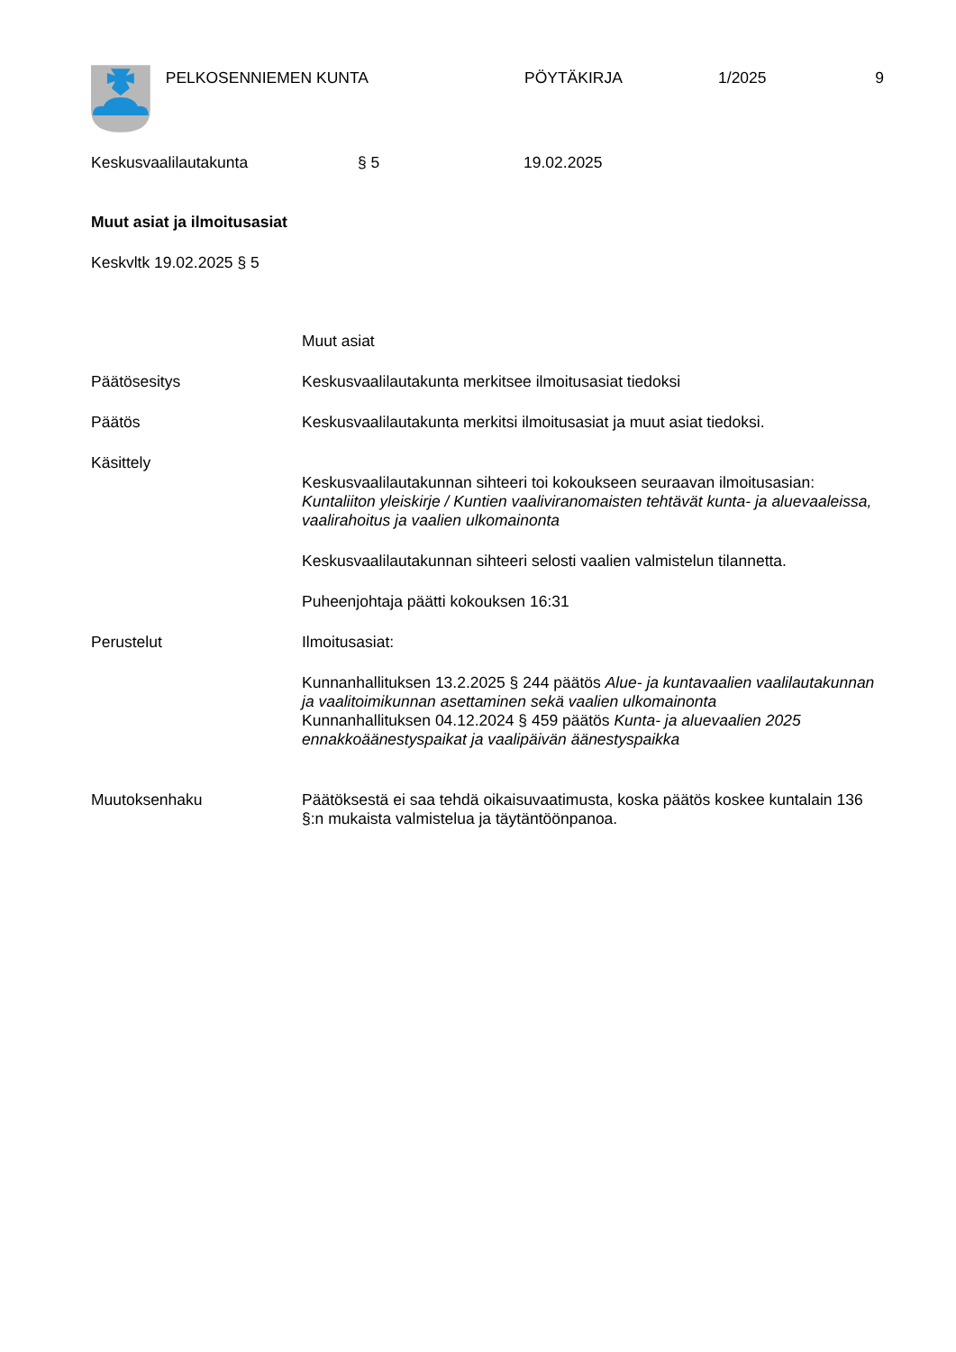PELKOSENNIEMEN KUNTA PÖYTÄKIRJA 1/2025 9
Keskusvaalilautakunta § 5 19.02.2025
Muut asiat ja ilmoitusasiat
Keskvltk 19.02.2025 § 5
Muut asiat
Päätösesitys Keskusvaalilautakunta merkitsee ilmoitusasiat tiedoksi
Päätös Keskusvaalilautakunta merkitsi ilmoitusasiat ja muut asiat tiedoksi.
Käsittely
Keskusvaalilautakunnan sihteeri toi kokoukseen seuraavan ilmoitusasian: Kuntaliiton yleiskirje / Kuntien vaaliviranomaisten tehtävät kunta- ja aluevaaleissa, vaalirahoitus ja vaalien ulkomainonta
Keskusvaalilautakunnan sihteeri selosti vaalien valmistelun tilannetta.
Puheenjohtaja päätti kokouksen 16:31
Perustelut Ilmoitusasiat:
Kunnanhallituksen 13.2.2025 § 244 päätös Alue- ja kuntavaalien vaalilautakunnan ja vaalitoimikunnan asettaminen sekä vaalien ulkomainonta
Kunnanhallituksen 04.12.2024 § 459 päätös Kunta- ja aluevaalien 2025 ennakkoäänestyspaikat ja vaalipäivän äänestyspaikka
Muutoksenhaku Päätöksestä ei saa tehdä oikaisuvaatimusta, koska päätös koskee kuntalain 136 §:n mukaista valmistelua ja täytäntöönpanoa.